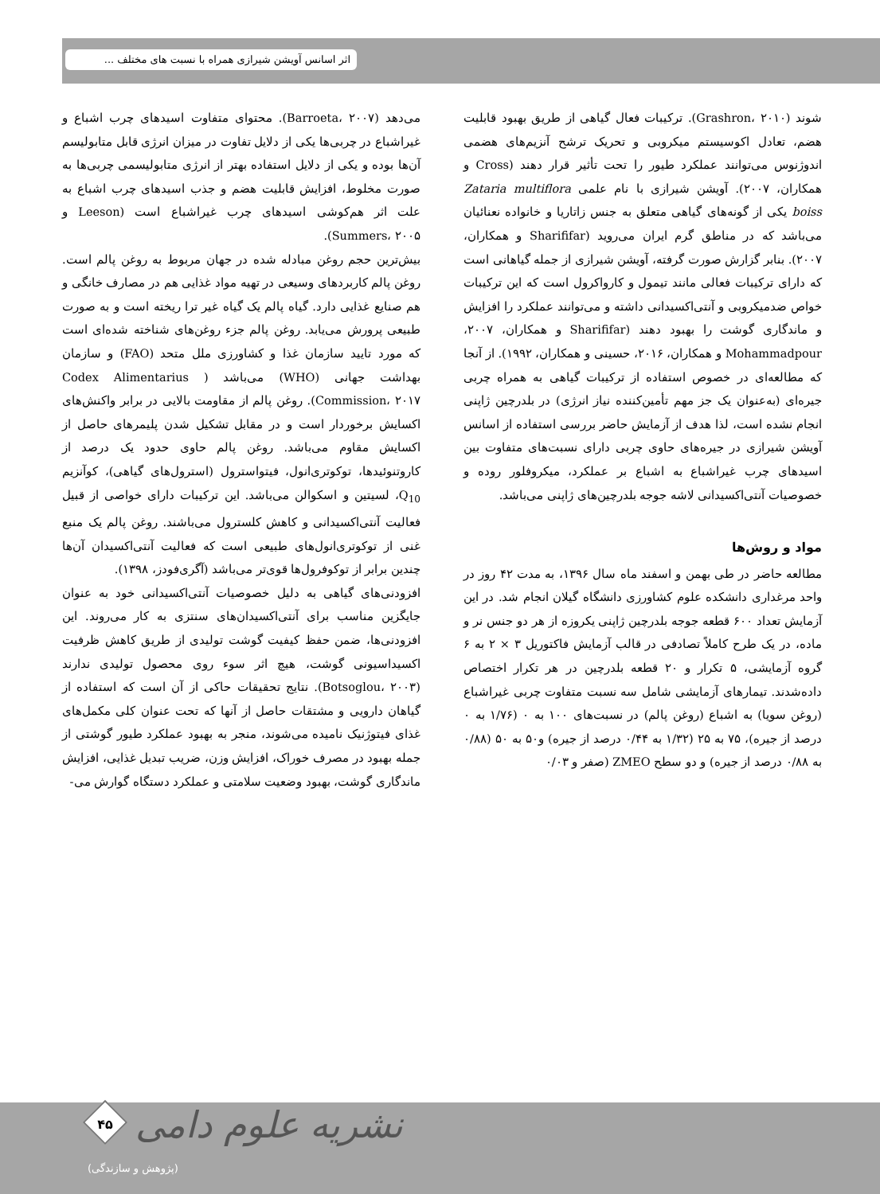اثر اسانس آویشن شیرازی همراه با نسبت های مختلف ...
می‌دهد (Barroeta، ۲۰۰۷). محتوای متفاوت اسیدهای چرب اشباع و غیراشباع در چربی‌ها یکی از دلایل تفاوت در میزان انرژی قابل متابولیسم آن‌ها بوده و یکی از دلایل استفاده بهتر از انرژی متابولیسمی چربی‌ها به صورت مخلوط، افزایش قابلیت هضم و جذب اسیدهای چرب اشباع به علت اثر هم‌کوشی اسیدهای چرب غیراشباع است (Leeson و Summers، ۲۰۰۵).
بیش‌ترین حجم روغن مبادله شده در جهان مربوط به روغن پالم است. روغن پالم کاربردهای وسیعی در تهیه مواد غذایی هم در مصارف خانگی و هم صنایع غذایی دارد. گیاه پالم یک گیاه غیر ترا ریخته است و به صورت طبیعی پرورش می‌یابد. روغن پالم جزء روغن‌های شناخته شده‌ای است که مورد تایید سازمان غذا و کشاورزی ملل متحد (FAO) و سازمان بهداشت جهانی (WHO) می‌باشد ( Codex Alimentarius Commission، ۲۰۱۷). روغن پالم از مقاومت بالایی در برابر واکنش‌های اکسایش برخوردار است و در مقابل تشکیل شدن پلیمرهای حاصل از اکسایش مقاوم می‌باشد. روغن پالم حاوی حدود یک درصد از کاروتنوئیدها، توکوتری‌انول، فیتواسترول (استرول‌های گیاهی)، کوآنزیم Q<sub>10</sub>، لسیتین و اسکوالن می‌باشد. این ترکیبات دارای خواصی از قبیل فعالیت آنتی‌اکسیدانی و کاهش کلسترول می‌باشند. روغن پالم یک منبع غنی از توکوتری‌انول‌های طبیعی است که فعالیت آنتی‌اکسیدان آن‌ها چندین برابر از توکوفرول‌ها قوی‌تر می‌باشد (آگری‌فودز، ۱۳۹۸).
افزودنی‌های گیاهی به دلیل خصوصیات آنتی‌اکسیدانی خود به عنوان جایگزین مناسب برای آنتی‌اکسیدان‌های سنتزی به کار می‌روند. این افزودنی‌ها، ضمن حفظ کیفیت گوشت تولیدی از طریق کاهش ظرفیت اکسیداسیونی گوشت، هیچ اثر سوء روی محصول تولیدی ندارند (Botsoglou، ۲۰۰۳). نتایج تحقیقات حاکی از آن است که استفاده از گیاهان دارویی و مشتقات حاصل از آنها که تحت عنوان کلی مکمل‌های غذای فیتوژنیک نامیده می‌شوند، منجر به بهبود عملکرد طیور گوشتی از جمله بهبود در مصرف خوراک، افزایش وزن، ضریب تبدیل غذایی، افزایش ماندگاری گوشت، بهبود وضعیت سلامتی و عملکرد دستگاه گوارش می-
شوند (Grashron، ۲۰۱۰). ترکیبات فعال گیاهی از طریق بهبود قابلیت هضم، تعادل اکوسیستم میکروبی و تحریک ترشح آنزیم‌های هضمی اندوژنوس می‌توانند عملکرد طیور را تحت تأثیر قرار دهند (Cross و همکاران، ۲۰۰۷). آویشن شیرازی با نام علمی Zataria multiflora boiss یکی از گونه‌های گیاهی متعلق به جنس زاتاریا و خانواده نعنائیان می‌باشد که در مناطق گرم ایران می‌روید (Sharififar و همکاران، ۲۰۰۷). بنابر گزارش صورت گرفته، آویشن شیرازی از جمله گیاهانی است که دارای ترکیبات فعالی مانند تیمول و کارواکرول است که این ترکیبات خواص ضدمیکروبی و آنتی‌اکسیدانی داشته و می‌توانند عملکرد را افزایش و ماندگاری گوشت را بهبود دهند (Sharififar و همکاران، ۲۰۰۷، Mohammadpour و همکاران، ۲۰۱۶، حسینی و همکاران، ۱۹۹۲). از آنجا که مطالعه‌ای در خصوص استفاده از ترکیبات گیاهی به همراه چربی جیره‌ای (به‌عنوان یک جز مهم تأمین‌کننده نیاز انرژی) در بلدرچین ژاپنی انجام نشده است، لذا هدف از آزمایش حاضر بررسی استفاده از اسانس آویشن شیرازی در جیره‌های حاوی چربی دارای نسبت‌های متفاوت بین اسیدهای چرب غیراشباع به اشباع بر عملکرد، میکروفلور روده و خصوصیات آنتی‌اکسیدانی لاشه جوجه بلدرچین‌های ژاپنی می‌باشد.
مواد و روش‌ها
مطالعه حاضر در طی بهمن و اسفند ماه سال ۱۳۹۶، به مدت ۴۲ روز در واحد مرغداری دانشکده علوم کشاورزی دانشگاه گیلان انجام شد. در این آزمایش تعداد ۶۰۰ قطعه جوجه بلدرچین ژاپنی یکروزه از هر دو جنس نر و ماده، در یک طرح کاملاً تصادفی در قالب آزمایش فاکتوریل ۳ × ۲ به ۶ گروه آزمایشی، ۵ تکرار و ۲۰ قطعه بلدرچین در هر تکرار اختصاص داده‌شدند. تیمارهای آزمایشی شامل سه نسبت متفاوت چربی غیراشباع (روغن سویا) به اشباع (روغن پالم) در نسبت‌های ۱۰۰ به ۰ (۱/۷۶ به ۰ درصد از جیره)، ۷۵ به ۲۵ (۱/۳۲ به ۰/۴۴ درصد از جیره) و۵۰ به ۵۰ (۰/۸۸ به ۰/۸۸ درصد از جیره) و دو سطح ZMEO (صفر و ۰/۰۳
نشریه علوم دامی
۴۵
(پژوهش و سازندگی)